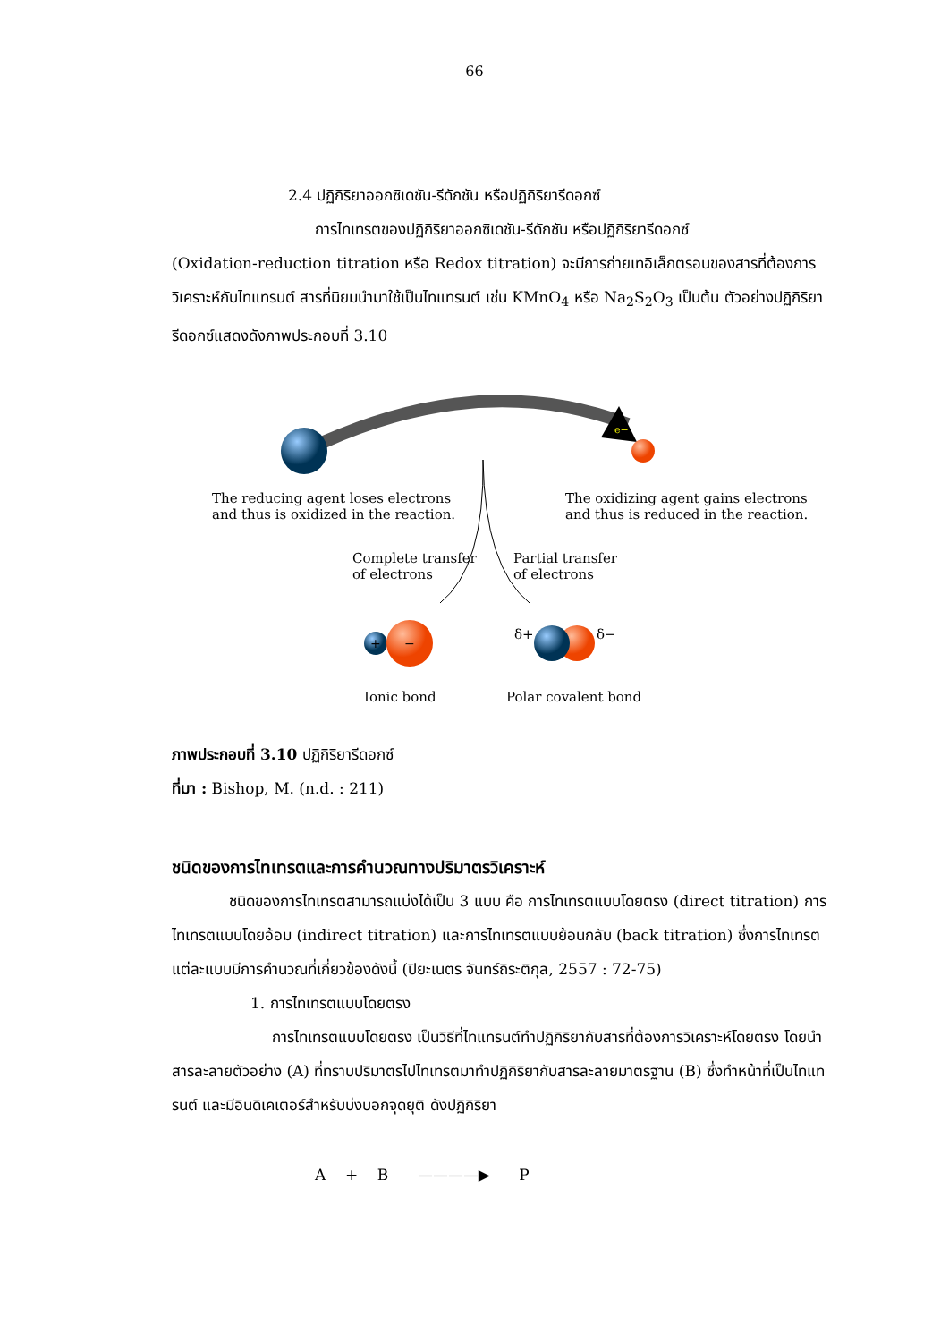66
2.4 ปฏิกิริยาออกซิเดชัน-รีดักชัน หรือปฏิกิริยารีดอกซ์
การไทเทรตของปฏิกิริยาออกซิเดชัน-รีดักชัน หรือปฏิกิริยารีดอกซ์
(Oxidation-reduction titration หรือ Redox titration) จะมีการถ่ายเทอิเล็กตรอนของสารที่ต้องการวิเคราะห์กับไทแทรนต์ สารที่นิยมนำมาใช้เป็นไทแทรนต์ เช่น KMnO<sub>4</sub> หรือ Na<sub>2</sub>S<sub>2</sub>O<sub>3</sub> เป็นต้น ตัวอย่างปฏิกิริยารีดอกซ์แสดงดังภาพประกอบที่ 3.10
e−
The reducing agent loses electrons
and thus is oxidized in the reaction.
The oxidizing agent gains electrons
and thus is reduced in the reaction.
Complete transfer
of electrons
Partial transfer
of electrons
+
−
δ+
δ−
Ionic bond
Polar covalent bond
ภาพประกอบที่ 3.10 ปฏิกิริยารีดอกซ์
ที่มา : Bishop, M. (n.d. : 211)
ชนิดของการไทเทรตและการคำนวณทางปริมาตรวิเคราะห์
ชนิดของการไทเทรตสามารถแบ่งได้เป็น 3 แบบ คือ การไทเทรตแบบโดยตรง (direct titration) การไทเทรตแบบโดยอ้อม (indirect titration) และการไทเทรตแบบย้อนกลับ (back titration) ซึ่งการไทเทรตแต่ละแบบมีการคำนวณที่เกี่ยวข้องดังนี้ (ปิยะเนตร จันทร์ถิระติกุล, 2557 : 72-75)
1. การไทเทรตแบบโดยตรง
การไทเทรตแบบโดยตรง เป็นวิธีที่ไทแทรนต์ทำปฏิกิริยากับสารที่ต้องการวิเคราะห์โดยตรง โดยนำสารละลายตัวอย่าง (A) ที่ทราบปริมาตรไปไทเทรตมาทำปฏิกิริยากับสารละลายมาตรฐาน (B) ซึ่งทำหน้าที่เป็นไทแทรนต์ และมีอินดิเคเตอร์สำหรับบ่งบอกจุดยุติ ดังปฏิกิริยา
A + B ————▶ P